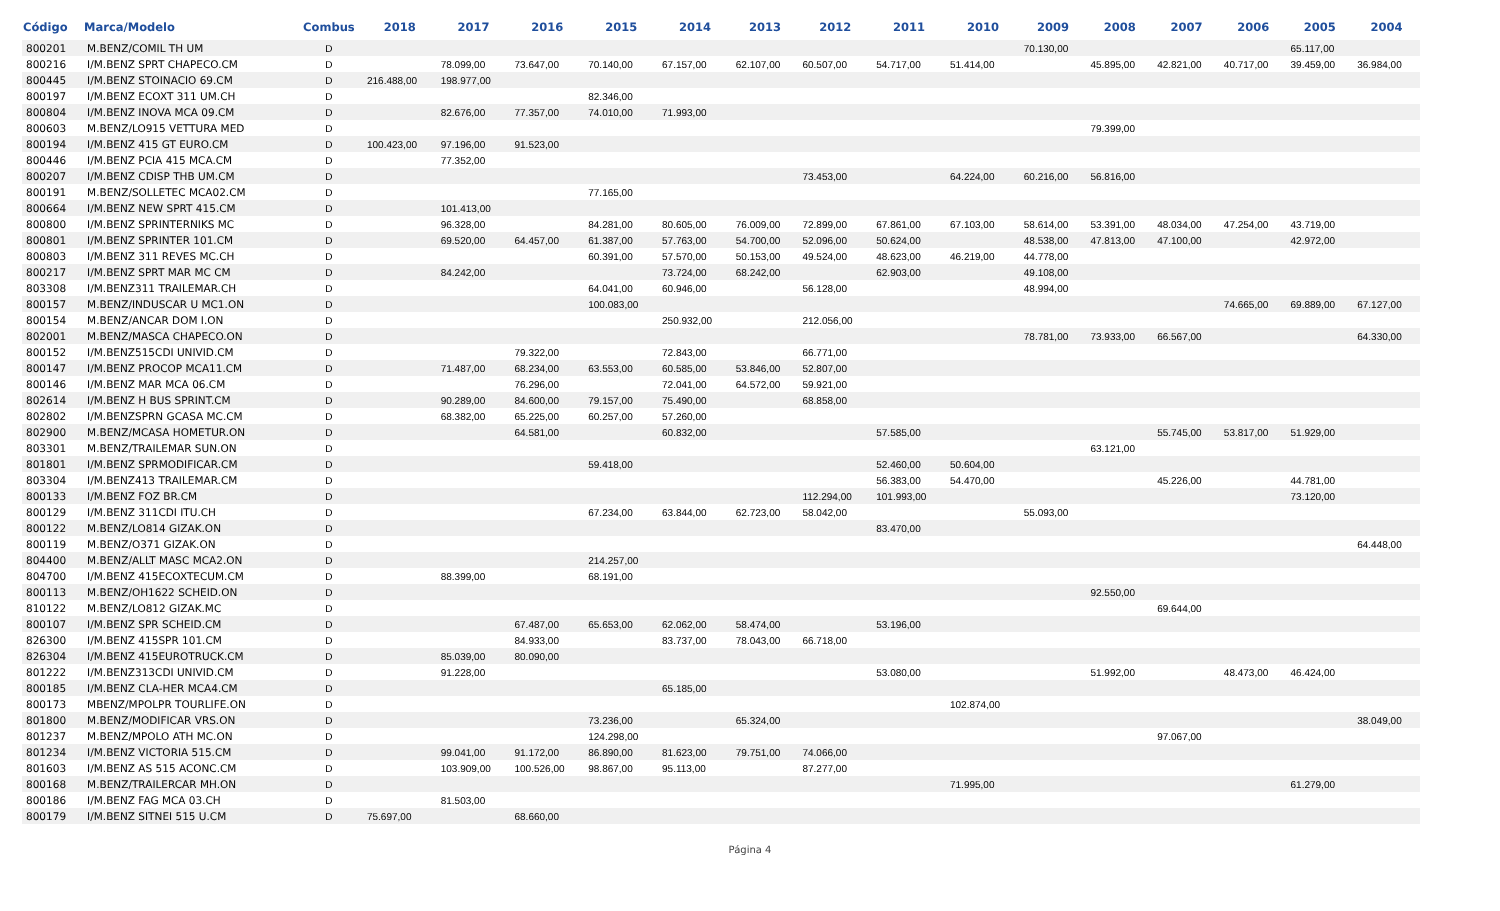| Código | Marca/Modelo | Combus | 2018 | 2017 | 2016 | 2015 | 2014 | 2013 | 2012 | 2011 | 2010 | 2009 | 2008 | 2007 | 2006 | 2005 | 2004 |
| --- | --- | --- | --- | --- | --- | --- | --- | --- | --- | --- | --- | --- | --- | --- | --- | --- | --- |
| 800201 | M.BENZ/COMIL TH UM | D | | | | | | | | | | 70.130,00 | | | | 65.117,00 | |
| 800216 | I/M.BENZ SPRT CHAPECO.CM | D | | 78.099,00 | 73.647,00 | 70.140,00 | 67.157,00 | 62.107,00 | 60.507,00 | 54.717,00 | 51.414,00 | | 45.895,00 | 42.821,00 | 40.717,00 | 39.459,00 | 36.984,00 |
| 800445 | I/M.BENZ STOINACIO 69.CM | D | 216.488,00 | 198.977,00 | | | | | | | | | | | | | |
| 800197 | I/M.BENZ ECOXT 311 UM.CH | D | | | | 82.346,00 | | | | | | | | | | | |
| 800804 | I/M.BENZ INOVA MCA 09.CM | D | | 82.676,00 | 77.357,00 | 74.010,00 | 71.993,00 | | | | | | | | | | |
| 800603 | M.BENZ/LO915 VETTURA MED | D | | | | | | | | | | | 79.399,00 | | | | |
| 800194 | I/M.BENZ 415 GT EURO.CM | D | 100.423,00 | 97.196,00 | 91.523,00 | | | | | | | | | | | | |
| 800446 | I/M.BENZ PCIA 415 MCA.CM | D | | 77.352,00 | | | | | | | | | | | | | |
| 800207 | I/M.BENZ CDISP THB UM.CM | D | | | | | | | 73.453,00 | | 64.224,00 | 60.216,00 | 56.816,00 | | | | |
| 800191 | M.BENZ/SOLLETEC MCA02.CM | D | | | | 77.165,00 | | | | | | | | | | | |
| 800664 | I/M.BENZ NEW SPRT 415.CM | D | | 101.413,00 | | | | | | | | | | | | | |
| 800800 | I/M.BENZ SPRINTERNIKS MC | D | | 96.328,00 | | 84.281,00 | 80.605,00 | 76.009,00 | 72.899,00 | 67.861,00 | 67.103,00 | 58.614,00 | 53.391,00 | 48.034,00 | 47.254,00 | 43.719,00 | |
| 800801 | I/M.BENZ SPRINTER 101.CM | D | | 69.520,00 | 64.457,00 | 61.387,00 | 57.763,00 | 54.700,00 | 52.096,00 | 50.624,00 | | 48.538,00 | 47.813,00 | 47.100,00 | | 42.972,00 | |
| 800803 | I/M.BENZ 311 REVES MC.CH | D | | | | 60.391,00 | 57.570,00 | 50.153,00 | 49.524,00 | 48.623,00 | 46.219,00 | 44.778,00 | | | | | |
| 800217 | I/M.BENZ SPRT MAR MC CM | D | | 84.242,00 | | | 73.724,00 | 68.242,00 | | 62.903,00 | | 49.108,00 | | | | | |
| 803308 | I/M.BENZ311 TRAILEMAR.CH | D | | | | 64.041,00 | 60.946,00 | | 56.128,00 | | | 48.994,00 | | | | | |
| 800157 | M.BENZ/INDUSCAR U MC1.ON | D | | | | 100.083,00 | | | | | | | | | 74.665,00 | 69.889,00 | 67.127,00 |
| 800154 | M.BENZ/ANCAR DOM I.ON | D | | | | | 250.932,00 | | 212.056,00 | | | | | | | | |
| 802001 | M.BENZ/MASCA CHAPECO.ON | D | | | | | | | | | | 78.781,00 | 73.933,00 | 66.567,00 | | | 64.330,00 |
| 800152 | I/M.BENZ515CDI UNIVID.CM | D | | | 79.322,00 | | 72.843,00 | | 66.771,00 | | | | | | | | |
| 800147 | I/M.BENZ PROCOP MCA11.CM | D | | 71.487,00 | 68.234,00 | 63.553,00 | 60.585,00 | 53.846,00 | 52.807,00 | | | | | | | | |
| 800146 | I/M.BENZ MAR MCA 06.CM | D | | | 76.296,00 | | 72.041,00 | 64.572,00 | 59.921,00 | | | | | | | | |
| 802614 | I/M.BENZ H BUS SPRINT.CM | D | | 90.289,00 | 84.600,00 | 79.157,00 | 75.490,00 | | 68.858,00 | | | | | | | | |
| 802802 | I/M.BENZSPRN GCASA MC.CM | D | | 68.382,00 | 65.225,00 | 60.257,00 | 57.260,00 | | | | | | | | | | |
| 802900 | M.BENZ/MCASA HOMETUR.ON | D | | | 64.581,00 | | 60.832,00 | | | 57.585,00 | | | | 55.745,00 | 53.817,00 | 51.929,00 | |
| 803301 | M.BENZ/TRAILEMAR SUN.ON | D | | | | | | | | | | | 63.121,00 | | | | |
| 801801 | I/M.BENZ SPRMODIFICAR.CM | D | | | | 59.418,00 | | | | 52.460,00 | 50.604,00 | | | | | | |
| 803304 | I/M.BENZ413 TRAILEMAR.CM | D | | | | | | | | 56.383,00 | 54.470,00 | | | 45.226,00 | | 44.781,00 | |
| 800133 | I/M.BENZ FOZ BR.CM | D | | | | | | | 112.294,00 | 101.993,00 | | | | | | 73.120,00 | |
| 800129 | I/M.BENZ 311CDI ITU.CH | D | | | | 67.234,00 | 63.844,00 | 62.723,00 | 58.042,00 | | | 55.093,00 | | | | | |
| 800122 | M.BENZ/LO814 GIZAK.ON | D | | | | | | | | 83.470,00 | | | | | | | |
| 800119 | M.BENZ/O371 GIZAK.ON | D | | | | | | | | | | | | | | | 64.448,00 |
| 804400 | M.BENZ/ALLT MASC MCA2.ON | D | | | | 214.257,00 | | | | | | | | | | | |
| 804700 | I/M.BENZ 415ECOXTECUM.CM | D | | 88.399,00 | | 68.191,00 | | | | | | | | | | | |
| 800113 | M.BENZ/OH1622 SCHEID.ON | D | | | | | | | | | | | 92.550,00 | | | | |
| 810122 | M.BENZ/LO812 GIZAK.MC | D | | | | | | | | | | | | 69.644,00 | | | |
| 800107 | I/M.BENZ SPR SCHEID.CM | D | | | 67.487,00 | 65.653,00 | 62.062,00 | 58.474,00 | | 53.196,00 | | | | | | | |
| 826300 | I/M.BENZ 415SPR 101.CM | D | | | 84.933,00 | | 83.737,00 | 78.043,00 | 66.718,00 | | | | | | | | |
| 826304 | I/M.BENZ 415EUROTRUCK.CM | D | | 85.039,00 | 80.090,00 | | | | | | | | | | | | |
| 801222 | I/M.BENZ313CDI UNIVID.CM | D | | 91.228,00 | | | | | | 53.080,00 | | | 51.992,00 | | 48.473,00 | 46.424,00 | |
| 800185 | I/M.BENZ CLA-HER MCA4.CM | D | | | | | 65.185,00 | | | | | | | | | | |
| 800173 | MBENZ/MPOLPR TOURLIFE.ON | D | | | | | | | | | 102.874,00 | | | | | | |
| 801800 | M.BENZ/MODIFICAR VRS.ON | D | | | | 73.236,00 | | 65.324,00 | | | | | | | | | 38.049,00 |
| 801237 | M.BENZ/MPOLO ATH MC.ON | D | | | | 124.298,00 | | | | | | | | 97.067,00 | | | |
| 801234 | I/M.BENZ VICTORIA 515.CM | D | | 99.041,00 | 91.172,00 | 86.890,00 | 81.623,00 | 79.751,00 | 74.066,00 | | | | | | | | |
| 801603 | I/M.BENZ AS 515 ACONC.CM | D | | 103.909,00 | 100.526,00 | 98.867,00 | 95.113,00 | | 87.277,00 | | | | | | | | |
| 800168 | M.BENZ/TRAILERCAR MH.ON | D | | | | | | | | | 71.995,00 | | | | | 61.279,00 | |
| 800186 | I/M.BENZ FAG MCA 03.CH | D | | 81.503,00 | | | | | | | | | | | | | |
| 800179 | I/M.BENZ SITNEI 515 U.CM | D | 75.697,00 | | 68.660,00 | | | | | | | | | | | | |
Página 4